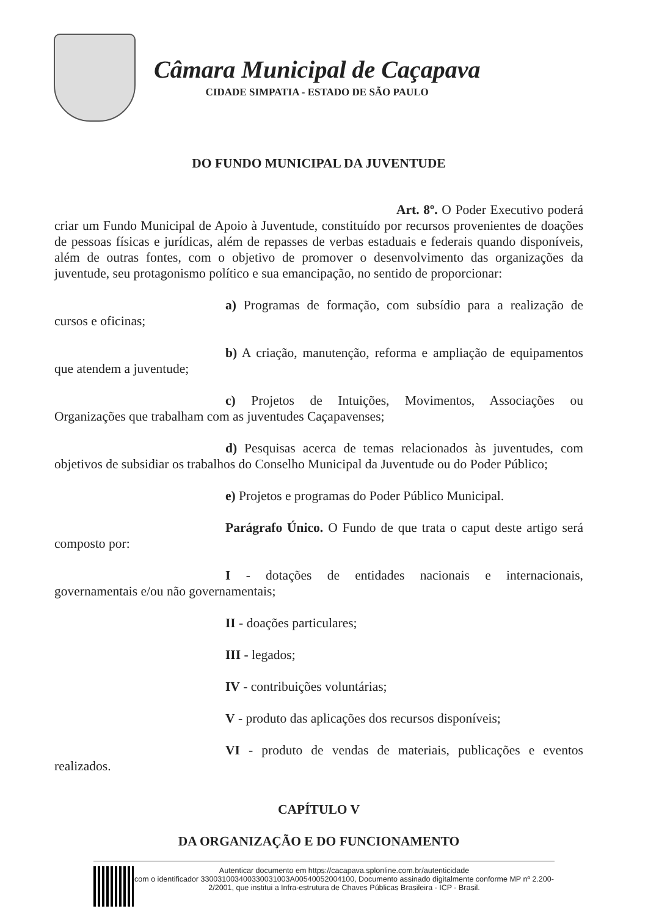Câmara Municipal de Caçapava
CIDADE SIMPATIA - ESTADO DE SÃO PAULO
DO FUNDO MUNICIPAL DA JUVENTUDE
Art. 8º. O Poder Executivo poderá criar um Fundo Municipal de Apoio à Juventude, constituído por recursos provenientes de doações de pessoas físicas e jurídicas, além de repasses de verbas estaduais e federais quando disponíveis, além de outras fontes, com o objetivo de promover o desenvolvimento das organizações da juventude, seu protagonismo político e sua emancipação, no sentido de proporcionar:
a) Programas de formação, com subsídio para a realização de cursos e oficinas;
b) A criação, manutenção, reforma e ampliação de equipamentos que atendem a juventude;
c) Projetos de Intuições, Movimentos, Associações ou Organizações que trabalham com as juventudes Caçapavenses;
d) Pesquisas acerca de temas relacionados às juventudes, com objetivos de subsidiar os trabalhos do Conselho Municipal da Juventude ou do Poder Público;
e) Projetos e programas do Poder Público Municipal.
Parágrafo Único. O Fundo de que trata o caput deste artigo será composto por:
I - dotações de entidades nacionais e internacionais, governamentais e/ou não governamentais;
II - doações particulares;
III - legados;
IV - contribuições voluntárias;
V - produto das aplicações dos recursos disponíveis;
VI - produto de vendas de materiais, publicações e eventos realizados.
CAPÍTULO V
DA ORGANIZAÇÃO E DO FUNCIONAMENTO
Autenticar documento em https://cacapava.splonline.com.br/autenticidade
com o identificador 330031003400330031003A00540052004100, Documento assinado digitalmente conforme MP nº 2.200-2/2001, que institui a Infra-estrutura de Chaves Públicas Brasileira - ICP - Brasil.